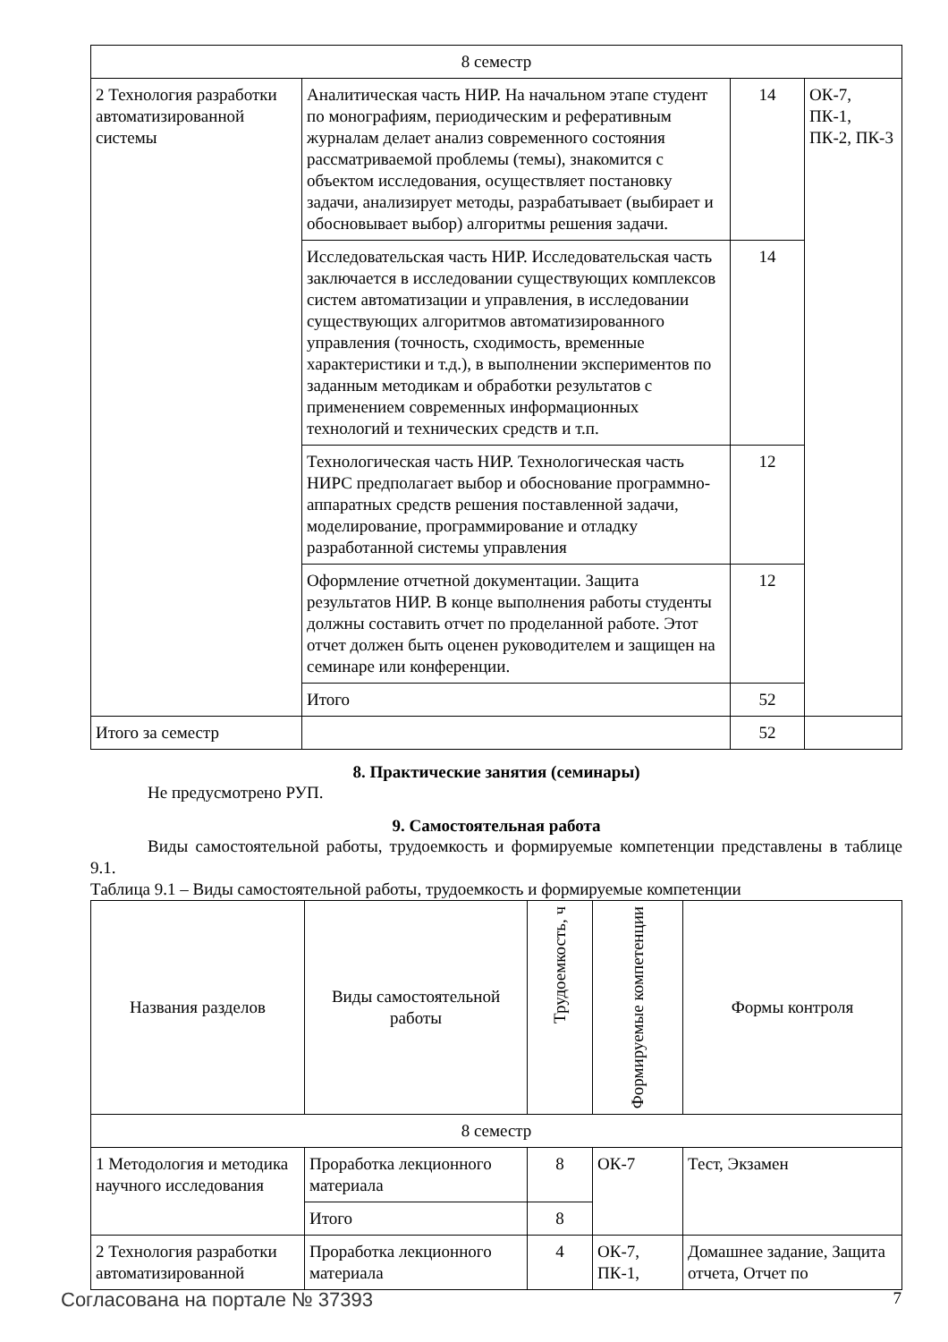| 8 семестр | | | |
| 2 Технология разработки автоматизированной системы | Аналитическая часть НИР. На начальном этапе студент по монографиям, периодическим и реферативным журналам делает анализ современного состояния рассматриваемой проблемы (темы), знакомится с объектом исследования, осуществляет постановку задачи, анализирует методы, разрабатывает (выбирает и обосновывает выбор) алгоритмы решения задачи. | 14 | ОК-7, ПК-1, ПК-2, ПК-3 |
| | Исследовательская часть НИР. Исследовательская часть заключается в исследовании существующих комплексов систем автоматизации и управления, в исследовании существующих алгоритмов автоматизированного управления (точность, сходимость, временные характеристики и т.д.), в выполнении экспериментов по заданным методикам и обработки результатов с применением современных информационных технологий и технических средств и т.п. | 14 | |
| | Технологическая часть НИР. Технологическая часть НИРС предполагает выбор и обоснование программно-аппаратных средств решения поставленной задачи, моделирование, программирование и отладку разработанной системы управления | 12 | |
| | Оформление отчетной документации. Защита результатов НИР. В конце выполнения работы студенты должны составить отчет по проделанной работе. Этот отчет должен быть оценен руководителем и защищен на семинаре или конференции. | 12 | |
| | Итого | 52 | |
| Итого за семестр | | 52 | |
8. Практические занятия (семинары)
Не предусмотрено РУП.
9. Самостоятельная работа
Виды самостоятельной работы, трудоемкость и формируемые компетенции представлены в таблице 9.1.
Таблица 9.1 – Виды самостоятельной работы, трудоемкость и формируемые компетенции
| Названия разделов | Виды самостоятельной работы | Трудоемкость, ч | Формируемые компетенции | Формы контроля |
| --- | --- | --- | --- | --- |
| 8 семестр | | | | |
| 1 Методология и методика научного исследования | Проработка лекционного материала | 8 | ОК-7 | Тест, Экзамен |
| | Итого | 8 | | |
| 2 Технология разработки автоматизированной | Проработка лекционного материала | 4 | ОК-7, ПК-1, | Домашнее задание, Защита отчета, Отчет по |
Согласована на портале № 37393 7